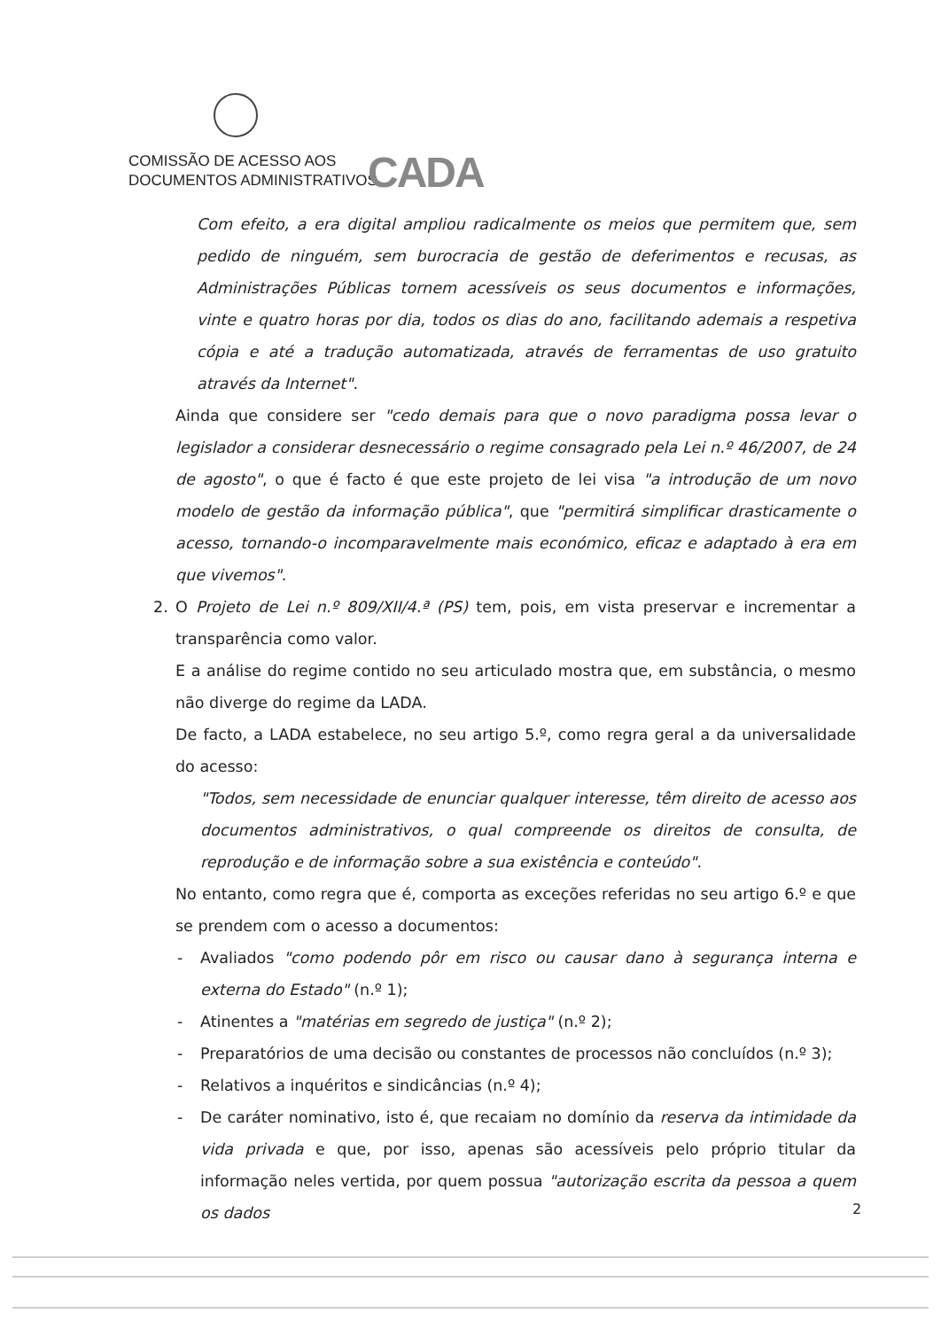COMISSÃO DE ACESSO AOS
DOCUMENTOS ADMINISTRATIVOS
CADA
Com efeito, a era digital ampliou radicalmente os meios que permitem que, sem pedido de ninguém, sem burocracia de gestão de deferimentos e recusas, as Administrações Públicas tornem acessíveis os seus documentos e informações, vinte e quatro horas por dia, todos os dias do ano, facilitando ademais a respetiva cópia e até a tradução automatizada, através de ferramentas de uso gratuito através da Internet".
Ainda que considere ser "cedo demais para que o novo paradigma possa levar o legislador a considerar desnecessário o regime consagrado pela Lei n.º 46/2007, de 24 de agosto", o que é facto é que este projeto de lei visa "a introdução de um novo modelo de gestão da informação pública", que "permitirá simplificar drasticamente o acesso, tornando-o incomparavelmente mais económico, eficaz e adaptado à era em que vivemos".
2. O Projeto de Lei n.º 809/XII/4.ª (PS) tem, pois, em vista preservar e incrementar a transparência como valor.
E a análise do regime contido no seu articulado mostra que, em substância, o mesmo não diverge do regime da LADA.
De facto, a LADA estabelece, no seu artigo 5.º, como regra geral a da universalidade do acesso:
"Todos, sem necessidade de enunciar qualquer interesse, têm direito de acesso aos documentos administrativos, o qual compreende os direitos de consulta, de reprodução e de informação sobre a sua existência e conteúdo".
No entanto, como regra que é, comporta as exceções referidas no seu artigo 6.º e que se prendem com o acesso a documentos:
- Avaliados "como podendo pôr em risco ou causar dano à segurança interna e externa do Estado" (n.º 1);
- Atinentes a "matérias em segredo de justiça" (n.º 2);
- Preparatórios de uma decisão ou constantes de processos não concluídos (n.º 3);
- Relativos a inquéritos e sindicâncias (n.º 4);
- De caráter nominativo, isto é, que recaiam no domínio da reserva da intimidade da vida privada e que, por isso, apenas são acessíveis pelo próprio titular da informação neles vertida, por quem possua "autorização escrita da pessoa a quem os dados
2